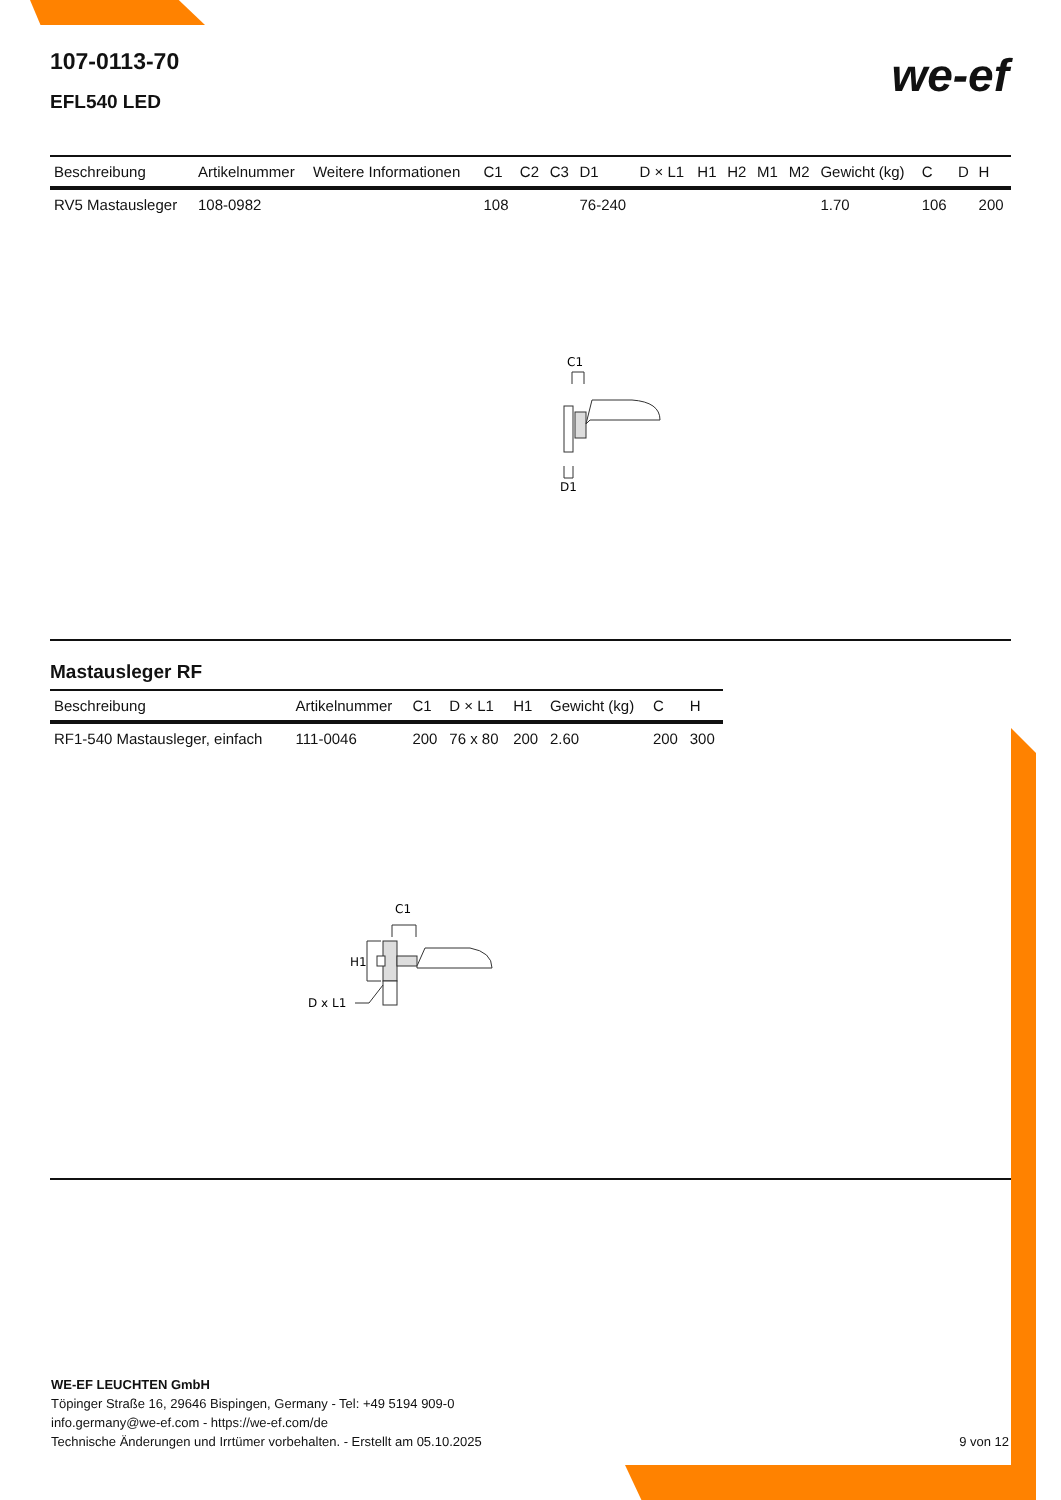we-ef
107-0113-70
EFL540 LED
| Beschreibung | Artikelnummer | Weitere Informationen | C1 | C2 | C3 | D1 | D × L1 | H1 | H2 | M1 | M2 | Gewicht (kg) | C | D | H |
| --- | --- | --- | --- | --- | --- | --- | --- | --- | --- | --- | --- | --- | --- | --- | --- |
| RV5 Mastausleger | 108-0982 | | 108 | | | 76-240 | | | | | | 1.70 | 106 | | 200 |
C1
D1
Mastausleger RF
| Beschreibung | Artikelnummer | C1 | D × L1 | H1 | Gewicht (kg) | C | H |
| --- | --- | --- | --- | --- | --- | --- | --- |
| RF1-540 Mastausleger, einfach | 111-0046 | 200 | 76 x 80 | 200 | 2.60 | 200 | 300 |
C1
H1
D x L1
WE-EF LEUCHTEN GmbH
Töpinger Straße 16, 29646 Bispingen, Germany - Tel: +49 5194 909-0
info.germany@we-ef.com - https://we-ef.com/de
Technische Änderungen und Irrtümer vorbehalten. - Erstellt am 05.10.2025 9 von 12